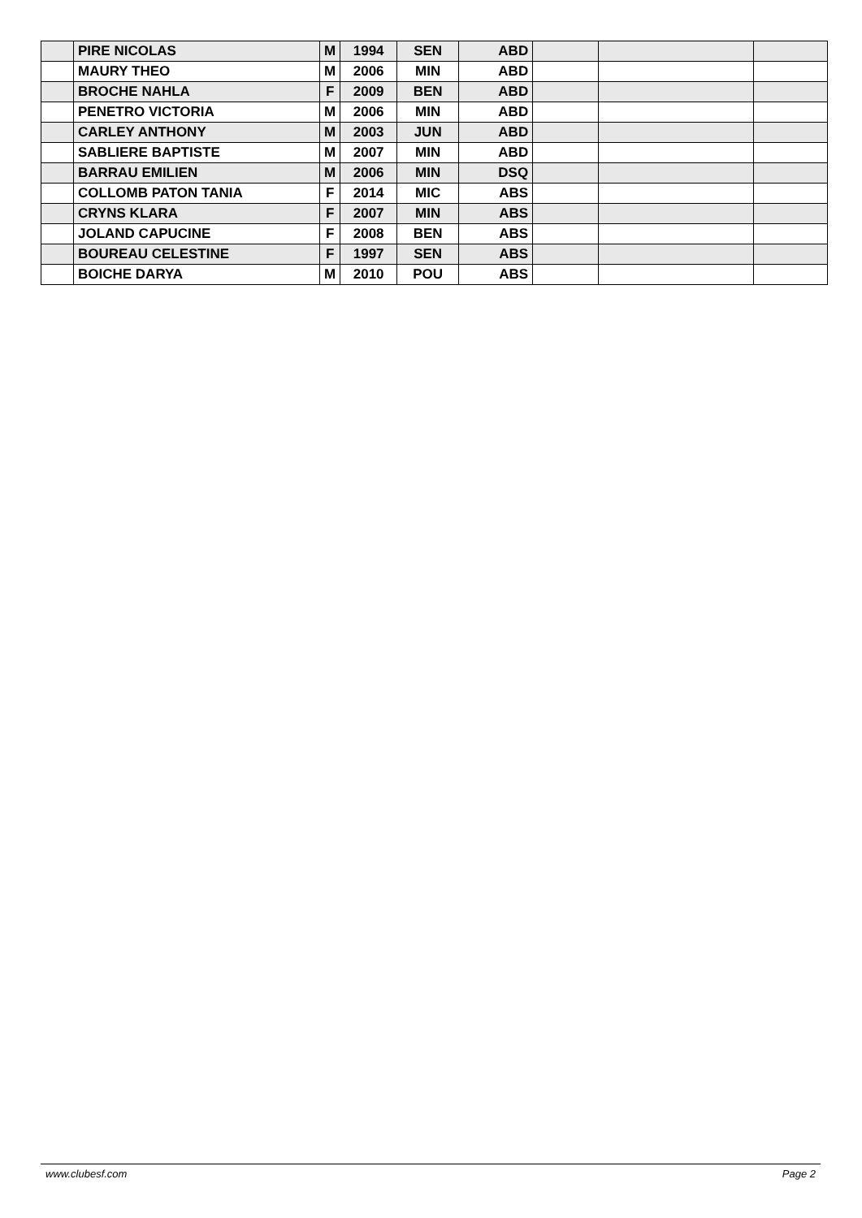| | PIRE NICOLAS | M | 1994 | SEN | ABD | | | |
| | MAURY THEO | M | 2006 | MIN | ABD | | | |
| | BROCHE NAHLA | F | 2009 | BEN | ABD | | | |
| | PENETRO VICTORIA | M | 2006 | MIN | ABD | | | |
| | CARLEY ANTHONY | M | 2003 | JUN | ABD | | | |
| | SABLIERE BAPTISTE | M | 2007 | MIN | ABD | | | |
| | BARRAU EMILIEN | M | 2006 | MIN | DSQ | | | |
| | COLLOMB PATON TANIA | F | 2014 | MIC | ABS | | | |
| | CRYNS KLARA | F | 2007 | MIN | ABS | | | |
| | JOLAND CAPUCINE | F | 2008 | BEN | ABS | | | |
| | BOUREAU CELESTINE | F | 1997 | SEN | ABS | | | |
| | BOICHE DARYA | M | 2010 | POU | ABS | | | |
www.clubesf.com Page 2